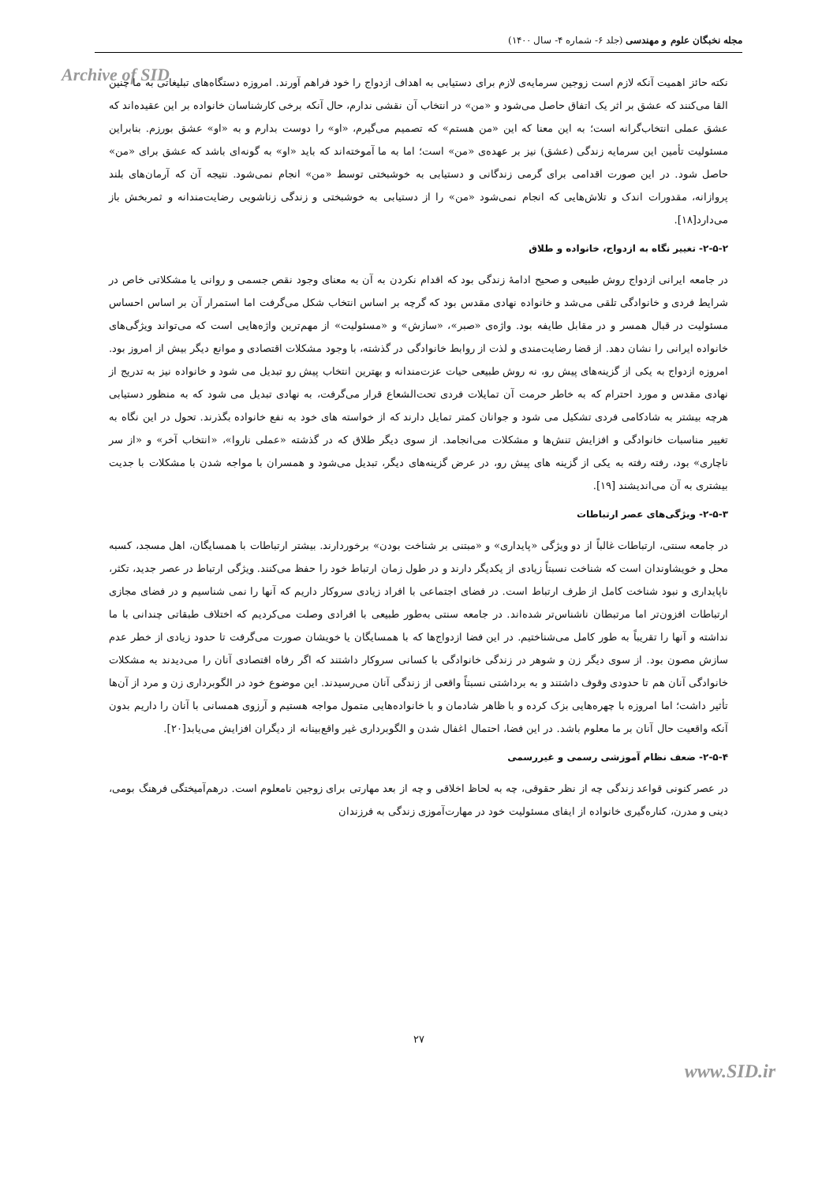مجله نخبگان علوم و مهندسی (جلد ۶- شماره ۴- سال ۱۴۰۰)
Archive of SID
نکته حائز اهمیت آنکه لازم است زوجین سرمایه‌ی لازم برای دستیابی به اهداف ازدواج را خود فراهم آورند. امروزه دستگاه‌های تبلیغاتی به ما چنین القا می‌کنند که عشق بر اثر یک اتفاق حاصل می‌شود و «من» در انتخاب آن نقشی ندارم، حال آنکه برخی کارشناسان خانواده بر این عقیده‌اند که عشق عملی انتخاب‌گرانه است؛ به این معنا که این «من هستم» که تصمیم می‌گیرم، «او» را دوست بدارم و به «او» عشق بورزم. بنابراین مسئولیت تأمین این سرمایه زندگی (عشق) نیز بر عهده‌ی «من» است؛ اما به ما آموخته‌اند که باید «او» به گونه‌ای باشد که عشق برای «من» حاصل شود. در این صورت اقدامی برای گرمی زندگانی و دستیابی به خوشبختی توسط «من» انجام نمی‌شود. نتیجه آن که آرمان‌های بلند پروازانه، مقدورات اندک و تلاش‌هایی که انجام نمی‌شود «من» را از دستیابی به خوشبختی و زندگی زناشویی رضایت‌مندانه و ثمربخش باز می‌دارد[۱۸].
۲-۵-۲- تغییر نگاه به ازدواج، خانواده و طلاق
در جامعه ایرانی ازدواج روش طبیعی و صحیح ادامهٔ زندگی بود که اقدام نکردن به آن به معنای وجود نقص جسمی و روانی یا مشکلاتی خاص در شرایط فردی و خانوادگی تلقی می‌شد و خانواده نهادی مقدس بود که گرچه بر اساس انتخاب شکل می‌گرفت اما استمرار آن بر اساس احساس مسئولیت در قبال همسر و در مقابل طایفه بود. واژه‌ی «صبر»، «سازش» و «مسئولیت» از مهم‌ترین واژه‌هایی است که می‌تواند ویژگی‌های خانواده ایرانی را نشان دهد. از قضا رضایت‌مندی و لذت از روابط خانوادگی در گذشته، با وجود مشکلات اقتصادی و موانع دیگر بیش از امروز بود. امروزه ازدواج به یکی از گزینه‌های پیش رو، نه روش طبیعی حیات عزت‌مندانه و بهترین انتخاب پیش رو تبدیل می شود و خانواده نیز به تدریج از نهادی مقدس و مورد احترام که به خاطر حرمت آن تمایلات فردی تحت‌الشعاع قرار می‌گرفت، به نهادی تبدیل می شود که به منظور دستیابی هرچه بیشتر به شادکامی فردی تشکیل می شود و جوانان کمتر تمایل دارند که از خواسته های خود به نفع خانواده بگذرند. تحول در این نگاه به تغییر مناسبات خانوادگی و افزایش تنش‌ها و مشکلات می‌انجامد. از سوی دیگر طلاق که در گذشته «عملی ناروا»، «انتخاب آخر» و «از سر ناچاری» بود، رفته رفته به یکی از گزینه های پیش رو، در عرض گزینه‌های دیگر، تبدیل می‌شود و همسران با مواجه شدن با مشکلات با جدیت بیشتری به آن می‌اندیشند [۱۹].
۲-۵-۳- ویژگی‌های عصر ارتباطات
در جامعه سنتی، ارتباطات غالباً از دو ویژگی «پایداری» و «مبتنی بر شناخت بودن» برخوردارند. بیشتر ارتباطات با همسایگان، اهل مسجد، کسبه محل و خویشاوندان است که شناخت نسبتاً زیادی از یکدیگر دارند و در طول زمان ارتباط خود را حفظ می‌کنند. ویژگی ارتباط در عصر جدید، تکثر، ناپایداری و نبود شناخت کامل از طرف ارتباط است. در فضای اجتماعی با افراد زیادی سروکار داریم که آنها را نمی شناسیم و در فضای مجازی ارتباطات افزون‌تر اما مرتبطان ناشناس‌تر شده‌اند. در جامعه سنتی به‌طور طبیعی با افرادی وصلت می‌کردیم که اختلاف طبقاتی چندانی با ما نداشته و آنها را تقریباً به طور کامل می‌شناختیم. در این فضا ازدواج‌ها که با همسایگان یا خویشان صورت می‌گرفت تا حدود زیادی از خطر عدم سازش مصون بود. از سوی دیگر زن و شوهر در زندگی خانوادگی با کسانی سروکار داشتند که اگر رفاه اقتصادی آنان را می‌دیدند به مشکلات خانوادگی آنان هم تا حدودی وقوف داشتند و به برداشتی نسبتاً واقعی از زندگی آنان می‌رسیدند. این موضوع خود در الگوبرداری زن و مرد از آن‌ها تأثیر داشت؛ اما امروزه با چهره‌هایی بزک کرده و با ظاهر شادمان و با خانواده‌هایی متمول مواجه هستیم و آرزوی همسانی با آنان را داریم بدون آنکه واقعیت حال آنان بر ما معلوم باشد. در این فضا، احتمال اغفال شدن و الگوبرداری غیر واقع‌بینانه از دیگران افزایش می‌یابد[۲۰].
۲-۵-۴- ضعف نظام آموزشی رسمی و غیررسمی
در عصر کنونی قواعد زندگی چه از نظر حقوقی، چه به لحاظ اخلاقی و چه از بعد مهارتی برای زوجین نامعلوم است. درهم‌آمیختگی فرهنگ بومی، دینی و مدرن، کناره‌گیری خانواده از ایفای مسئولیت خود در مهارت‌آموزی زندگی به فرزندان
۲۷
www.SID.ir